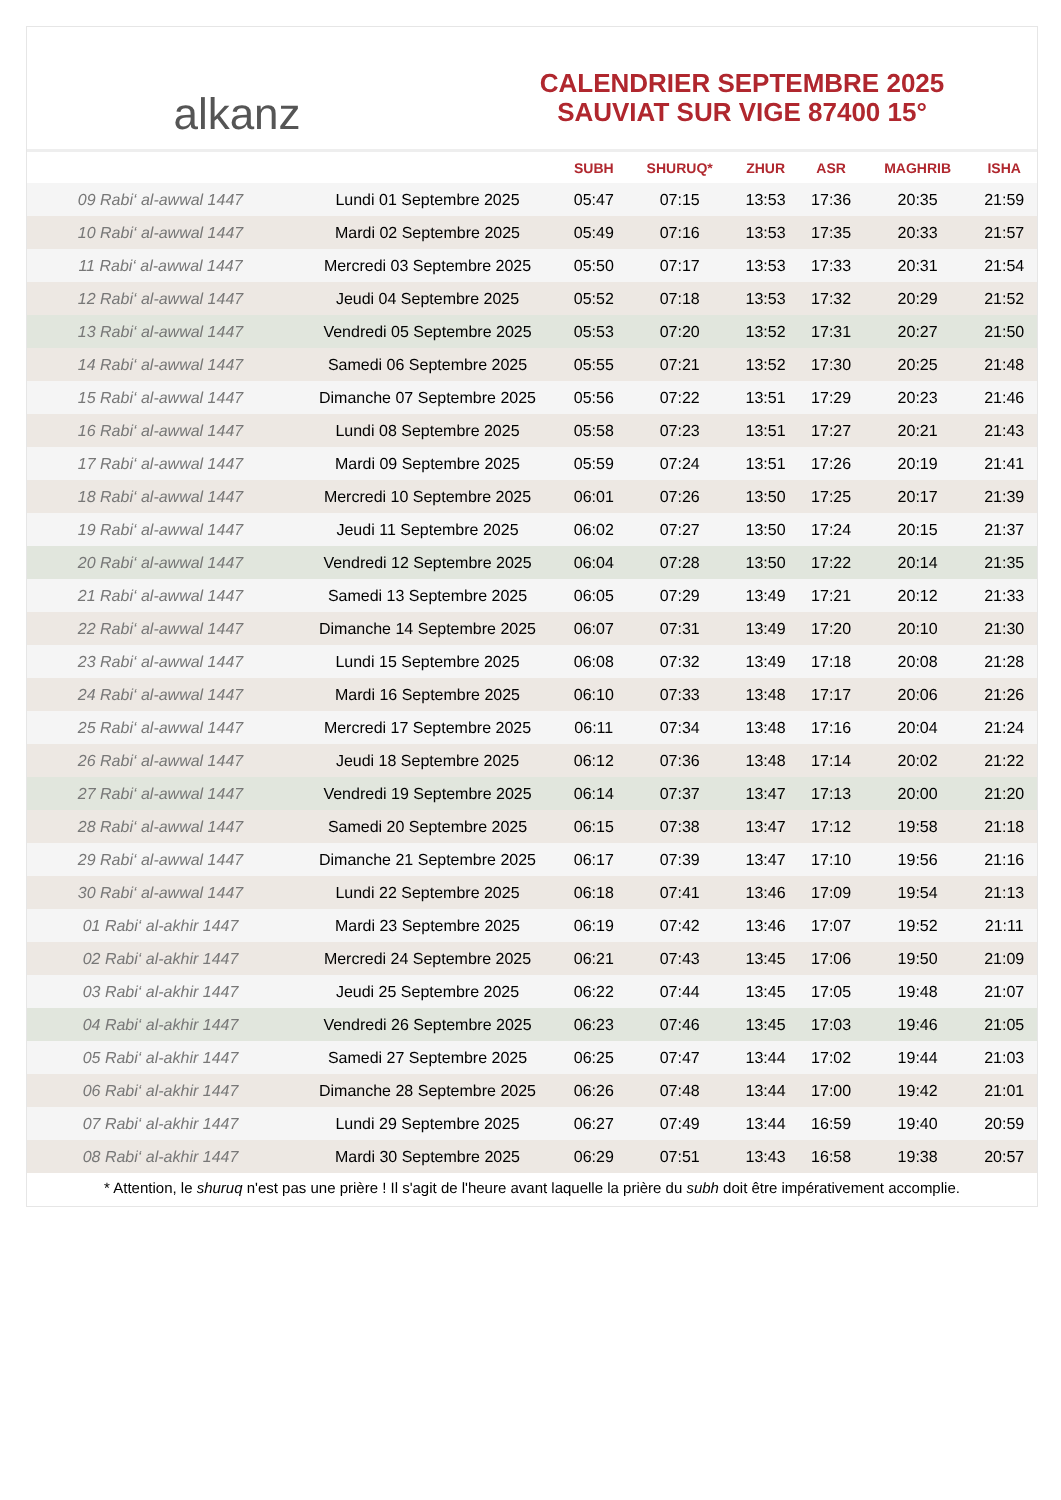alkanz
CALENDRIER SEPTEMBRE 2025
SAUVIAT SUR VIGE 87400 15°
| | | SUBH | SHURUQ* | ZHUR | ASR | MAGHRIB | ISHA |
| --- | --- | --- | --- | --- | --- | --- | --- |
| 09 Rabi‘ al-awwal 1447 | Lundi 01 Septembre 2025 | 05:47 | 07:15 | 13:53 | 17:36 | 20:35 | 21:59 |
| 10 Rabi‘ al-awwal 1447 | Mardi 02 Septembre 2025 | 05:49 | 07:16 | 13:53 | 17:35 | 20:33 | 21:57 |
| 11 Rabi‘ al-awwal 1447 | Mercredi 03 Septembre 2025 | 05:50 | 07:17 | 13:53 | 17:33 | 20:31 | 21:54 |
| 12 Rabi‘ al-awwal 1447 | Jeudi 04 Septembre 2025 | 05:52 | 07:18 | 13:53 | 17:32 | 20:29 | 21:52 |
| 13 Rabi‘ al-awwal 1447 | Vendredi 05 Septembre 2025 | 05:53 | 07:20 | 13:52 | 17:31 | 20:27 | 21:50 |
| 14 Rabi‘ al-awwal 1447 | Samedi 06 Septembre 2025 | 05:55 | 07:21 | 13:52 | 17:30 | 20:25 | 21:48 |
| 15 Rabi‘ al-awwal 1447 | Dimanche 07 Septembre 2025 | 05:56 | 07:22 | 13:51 | 17:29 | 20:23 | 21:46 |
| 16 Rabi‘ al-awwal 1447 | Lundi 08 Septembre 2025 | 05:58 | 07:23 | 13:51 | 17:27 | 20:21 | 21:43 |
| 17 Rabi‘ al-awwal 1447 | Mardi 09 Septembre 2025 | 05:59 | 07:24 | 13:51 | 17:26 | 20:19 | 21:41 |
| 18 Rabi‘ al-awwal 1447 | Mercredi 10 Septembre 2025 | 06:01 | 07:26 | 13:50 | 17:25 | 20:17 | 21:39 |
| 19 Rabi‘ al-awwal 1447 | Jeudi 11 Septembre 2025 | 06:02 | 07:27 | 13:50 | 17:24 | 20:15 | 21:37 |
| 20 Rabi‘ al-awwal 1447 | Vendredi 12 Septembre 2025 | 06:04 | 07:28 | 13:50 | 17:22 | 20:14 | 21:35 |
| 21 Rabi‘ al-awwal 1447 | Samedi 13 Septembre 2025 | 06:05 | 07:29 | 13:49 | 17:21 | 20:12 | 21:33 |
| 22 Rabi‘ al-awwal 1447 | Dimanche 14 Septembre 2025 | 06:07 | 07:31 | 13:49 | 17:20 | 20:10 | 21:30 |
| 23 Rabi‘ al-awwal 1447 | Lundi 15 Septembre 2025 | 06:08 | 07:32 | 13:49 | 17:18 | 20:08 | 21:28 |
| 24 Rabi‘ al-awwal 1447 | Mardi 16 Septembre 2025 | 06:10 | 07:33 | 13:48 | 17:17 | 20:06 | 21:26 |
| 25 Rabi‘ al-awwal 1447 | Mercredi 17 Septembre 2025 | 06:11 | 07:34 | 13:48 | 17:16 | 20:04 | 21:24 |
| 26 Rabi‘ al-awwal 1447 | Jeudi 18 Septembre 2025 | 06:12 | 07:36 | 13:48 | 17:14 | 20:02 | 21:22 |
| 27 Rabi‘ al-awwal 1447 | Vendredi 19 Septembre 2025 | 06:14 | 07:37 | 13:47 | 17:13 | 20:00 | 21:20 |
| 28 Rabi‘ al-awwal 1447 | Samedi 20 Septembre 2025 | 06:15 | 07:38 | 13:47 | 17:12 | 19:58 | 21:18 |
| 29 Rabi‘ al-awwal 1447 | Dimanche 21 Septembre 2025 | 06:17 | 07:39 | 13:47 | 17:10 | 19:56 | 21:16 |
| 30 Rabi‘ al-awwal 1447 | Lundi 22 Septembre 2025 | 06:18 | 07:41 | 13:46 | 17:09 | 19:54 | 21:13 |
| 01 Rabi‘ al-akhir 1447 | Mardi 23 Septembre 2025 | 06:19 | 07:42 | 13:46 | 17:07 | 19:52 | 21:11 |
| 02 Rabi‘ al-akhir 1447 | Mercredi 24 Septembre 2025 | 06:21 | 07:43 | 13:45 | 17:06 | 19:50 | 21:09 |
| 03 Rabi‘ al-akhir 1447 | Jeudi 25 Septembre 2025 | 06:22 | 07:44 | 13:45 | 17:05 | 19:48 | 21:07 |
| 04 Rabi‘ al-akhir 1447 | Vendredi 26 Septembre 2025 | 06:23 | 07:46 | 13:45 | 17:03 | 19:46 | 21:05 |
| 05 Rabi‘ al-akhir 1447 | Samedi 27 Septembre 2025 | 06:25 | 07:47 | 13:44 | 17:02 | 19:44 | 21:03 |
| 06 Rabi‘ al-akhir 1447 | Dimanche 28 Septembre 2025 | 06:26 | 07:48 | 13:44 | 17:00 | 19:42 | 21:01 |
| 07 Rabi‘ al-akhir 1447 | Lundi 29 Septembre 2025 | 06:27 | 07:49 | 13:44 | 16:59 | 19:40 | 20:59 |
| 08 Rabi‘ al-akhir 1447 | Mardi 30 Septembre 2025 | 06:29 | 07:51 | 13:43 | 16:58 | 19:38 | 20:57 |
* Attention, le shuruq n'est pas une prière ! Il s'agit de l'heure avant laquelle la prière du subh doit être impérativement accomplie.